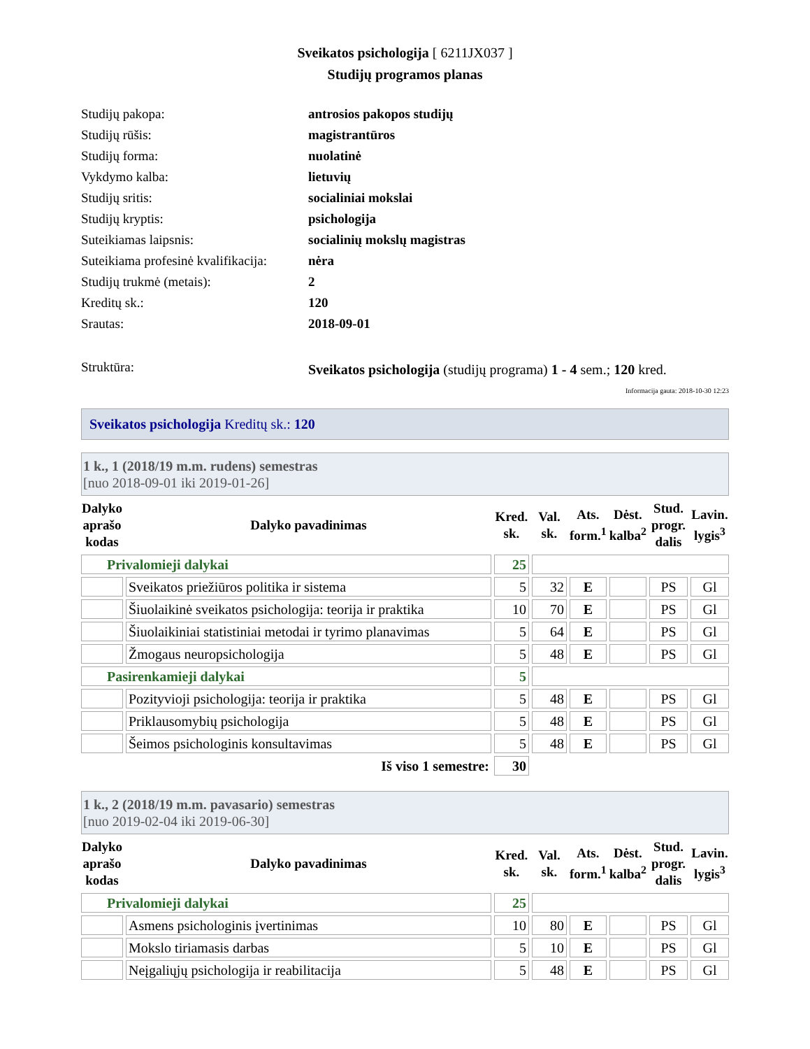Sveikatos psichologija [ 6211JX037 ]
Studijų programos planas
| Studijų pakopa: | antrosios pakopos studijų |
| Studijų rūšis: | magistrantūros |
| Studijų forma: | nuolatinė |
| Vykdymo kalba: | lietuvių |
| Studijų sritis: | socialiniai mokslai |
| Studijų kryptis: | psichologija |
| Suteikiamas laipsnis: | socialinių mokslų magistras |
| Suteikiama profesinė kvalifikacija: | nėra |
| Studijų trukmė (metais): | 2 |
| Kreditų sk.: | 120 |
| Srautas: | 2018-09-01 |
| Struktūra: | Sveikatos psichologija (studijų programa) 1 - 4 sem.; 120 kred. |
Informacija gauta: 2018-10-30 12:23
Sveikatos psichologija Kreditų sk.: 120
1 k., 1 (2018/19 m.m. rudens) semestras
[nuo 2018-09-01 iki 2019-01-26]
| Dalyko aprašo kodas | Dalyko pavadinimas | Kred. sk. | Val. sk. | Ats. form.<sup>1</sup> | Dėst. kalba<sup>2</sup> | Stud. progr. dalis | Lavin. lygis<sup>3</sup> |
| --- | --- | --- | --- | --- | --- | --- | --- |
| Privalomieji dalykai | | 25 | | | | | |
| | Sveikatos priežiūros politika ir sistema | 5 | 32 | E | | PS | Gl |
| | Šiuolaikinė sveikatos psichologija: teorija ir praktika | 10 | 70 | E | | PS | Gl |
| | Šiuolaikiniai statistiniai metodai ir tyrimo planavimas | 5 | 64 | E | | PS | Gl |
| | Žmogaus neuropsichologija | 5 | 48 | E | | PS | Gl |
| Pasirenkamieji dalykai | | 5 | | | | | |
| | Pozityvioji psichologija: teorija ir praktika | 5 | 48 | E | | PS | Gl |
| | Priklausomybių psichologija | 5 | 48 | E | | PS | Gl |
| | Šeimos psichologinis konsultavimas | 5 | 48 | E | | PS | Gl |
| Iš viso 1 semestre: | | 30 | | | | | |
1 k., 2 (2018/19 m.m. pavasario) semestras
[nuo 2019-02-04 iki 2019-06-30]
| Dalyko aprašo kodas | Dalyko pavadinimas | Kred. sk. | Val. sk. | Ats. form.<sup>1</sup> | Dėst. kalba<sup>2</sup> | Stud. progr. dalis | Lavin. lygis<sup>3</sup> |
| --- | --- | --- | --- | --- | --- | --- | --- |
| Privalomieji dalykai | | 25 | | | | | |
| | Asmens psichologinis įvertinimas | 10 | 80 | E | | PS | Gl |
| | Mokslo tiriamasis darbas | 5 | 10 | E | | PS | Gl |
| | Neįgaliųjų psichologija ir reabilitacija | 5 | 48 | E | | PS | Gl |